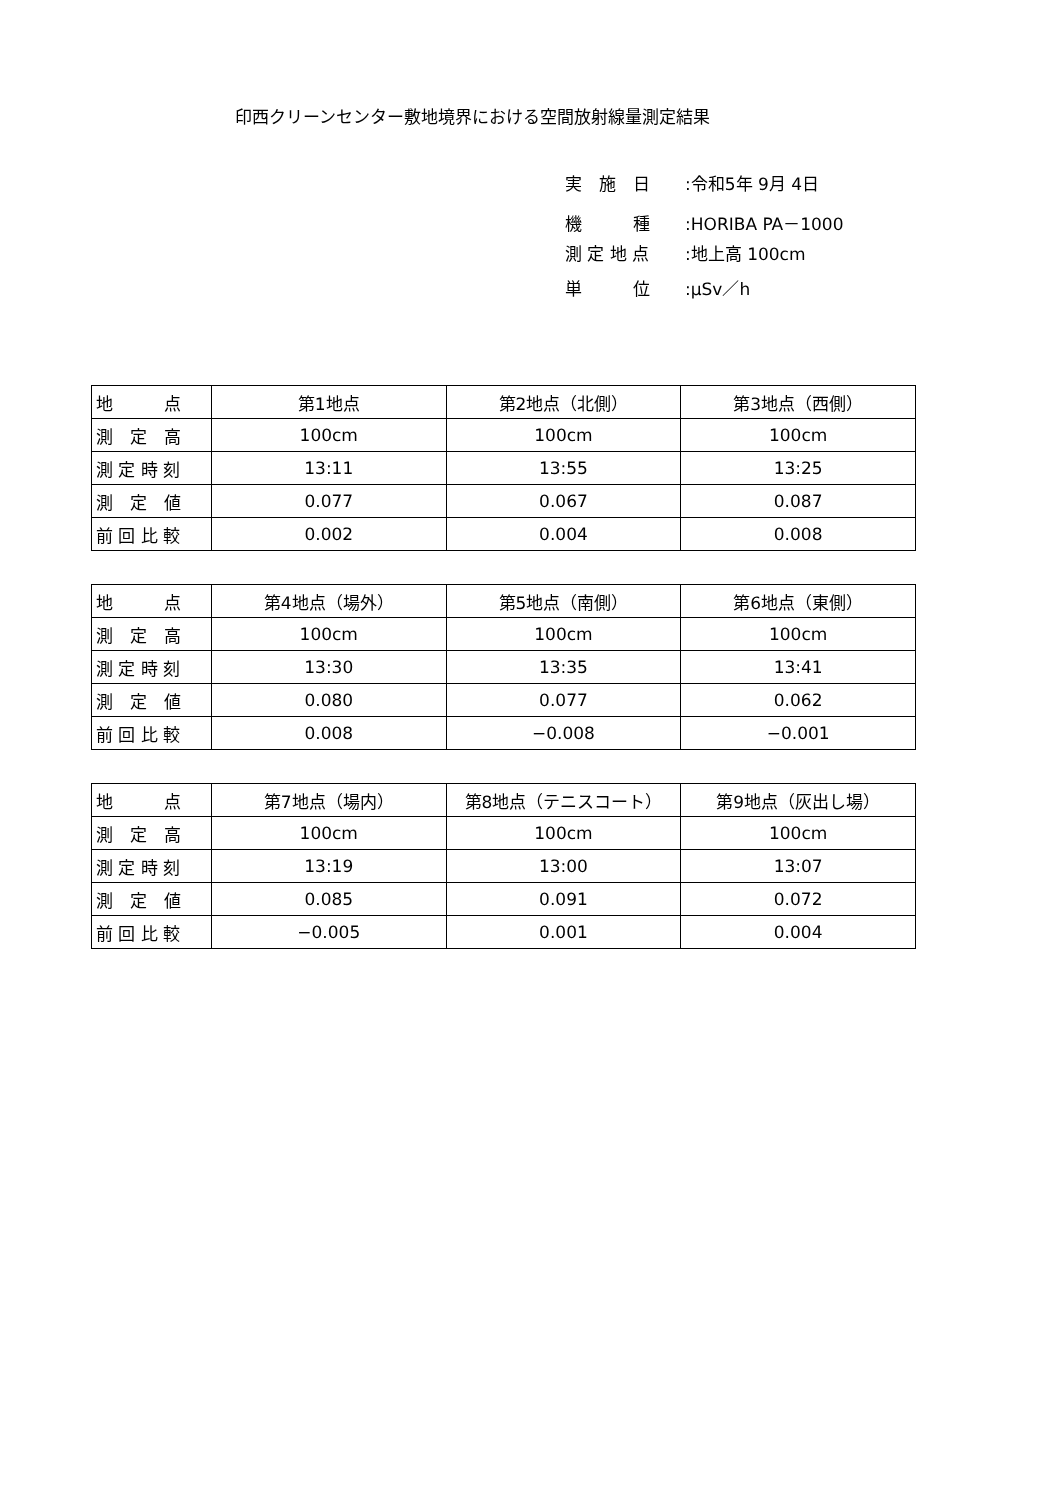印西クリーンセンター敷地境界における空間放射線量測定結果
実　施　日:令和5年 9月 4日
機　　　種:HORIBA PA－1000
測 定 地 点:地上高 100cm
単　　　位:μSv／h
| 地 点 | 第1地点 | 第2地点（北側） | 第3地点（西側） |
| 測 定 高 | 100cm | 100cm | 100cm |
| 測 定 時 刻 | 13:11 | 13:55 | 13:25 |
| 測 定 値 | 0.077 | 0.067 | 0.087 |
| 前 回 比 較 | 0.002 | 0.004 | 0.008 |
| 地 点 | 第4地点（場外） | 第5地点（南側） | 第6地点（東側） |
| 測 定 高 | 100cm | 100cm | 100cm |
| 測 定 時 刻 | 13:30 | 13:35 | 13:41 |
| 測 定 値 | 0.080 | 0.077 | 0.062 |
| 前 回 比 較 | 0.008 | −0.008 | −0.001 |
| 地 点 | 第7地点（場内） | 第8地点（テニスコート） | 第9地点（灰出し場） |
| 測 定 高 | 100cm | 100cm | 100cm |
| 測 定 時 刻 | 13:19 | 13:00 | 13:07 |
| 測 定 値 | 0.085 | 0.091 | 0.072 |
| 前 回 比 較 | −0.005 | 0.001 | 0.004 |